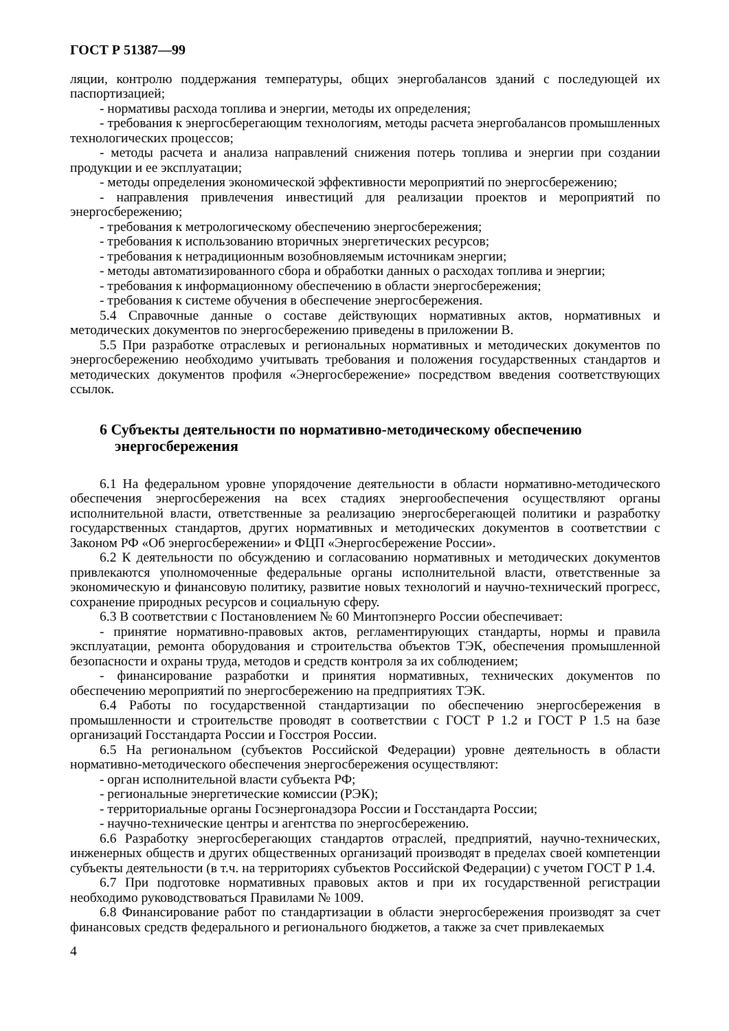ГОСТ Р 51387—99
ляции, контролю поддержания температуры, общих энергобалансов зданий с последующей их паспортизацией;
- нормативы расхода топлива и энергии, методы их определения;
- требования к энергосберегающим технологиям, методы расчета энергобалансов промышленных технологических процессов;
- методы расчета и анализа направлений снижения потерь топлива и энергии при создании продукции и ее эксплуатации;
- методы определения экономической эффективности мероприятий по энергосбережению;
- направления привлечения инвестиций для реализации проектов и мероприятий по энергосбережению;
- требования к метрологическому обеспечению энергосбережения;
- требования к использованию вторичных энергетических ресурсов;
- требования к нетрадиционным возобновляемым источникам энергии;
- методы автоматизированного сбора и обработки данных о расходах топлива и энергии;
- требования к информационному обеспечению в области энергосбережения;
- требования к системе обучения в обеспечение энергосбережения.
5.4 Справочные данные о составе действующих нормативных актов, нормативных и методических документов по энергосбережению приведены в приложении В.
5.5 При разработке отраслевых и региональных нормативных и методических документов по энергосбережению необходимо учитывать требования и положения государственных стандартов и методических документов профиля «Энергосбережение» посредством введения соответствующих ссылок.
6 Субъекты деятельности по нормативно-методическому обеспечению энергосбережения
6.1 На федеральном уровне упорядочение деятельности в области нормативно-методического обеспечения энергосбережения на всех стадиях энергообеспечения осуществляют органы исполнительной власти, ответственные за реализацию энергосберегающей политики и разработку государственных стандартов, других нормативных и методических документов в соответствии с Законом РФ «Об энергосбережении» и ФЦП «Энергосбережение России».
6.2 К деятельности по обсуждению и согласованию нормативных и методических документов привлекаются уполномоченные федеральные органы исполнительной власти, ответственные за экономическую и финансовую политику, развитие новых технологий и научно-технический прогресс, сохранение природных ресурсов и социальную сферу.
6.3 В соответствии с Постановлением № 60 Минтопэнерго России обеспечивает:
- принятие нормативно-правовых актов, регламентирующих стандарты, нормы и правила эксплуатации, ремонта оборудования и строительства объектов ТЭК, обеспечения промышленной безопасности и охраны труда, методов и средств контроля за их соблюдением;
- финансирование разработки и принятия нормативных, технических документов по обеспечению мероприятий по энергосбережению на предприятиях ТЭК.
6.4 Работы по государственной стандартизации по обеспечению энергосбережения в промышленности и строительстве проводят в соответствии с ГОСТ Р 1.2 и ГОСТ Р 1.5 на базе организаций Госстандарта России и Госстроя России.
6.5 На региональном (субъектов Российской Федерации) уровне деятельность в области нормативно-методического обеспечения энергосбережения осуществляют:
- орган исполнительной власти субъекта РФ;
- региональные энергетические комиссии (РЭК);
- территориальные органы Госэнергонадзора России и Госстандарта России;
- научно-технические центры и агентства по энергосбережению.
6.6 Разработку энергосберегающих стандартов отраслей, предприятий, научно-технических, инженерных обществ и других общественных организаций производят в пределах своей компетенции субъекты деятельности (в т.ч. на территориях субъектов Российской Федерации) с учетом ГОСТ Р 1.4.
6.7 При подготовке нормативных правовых актов и при их государственной регистрации необходимо руководствоваться Правилами № 1009.
6.8 Финансирование работ по стандартизации в области энергосбережения производят за счет финансовых средств федерального и регионального бюджетов, а также за счет привлекаемых
4